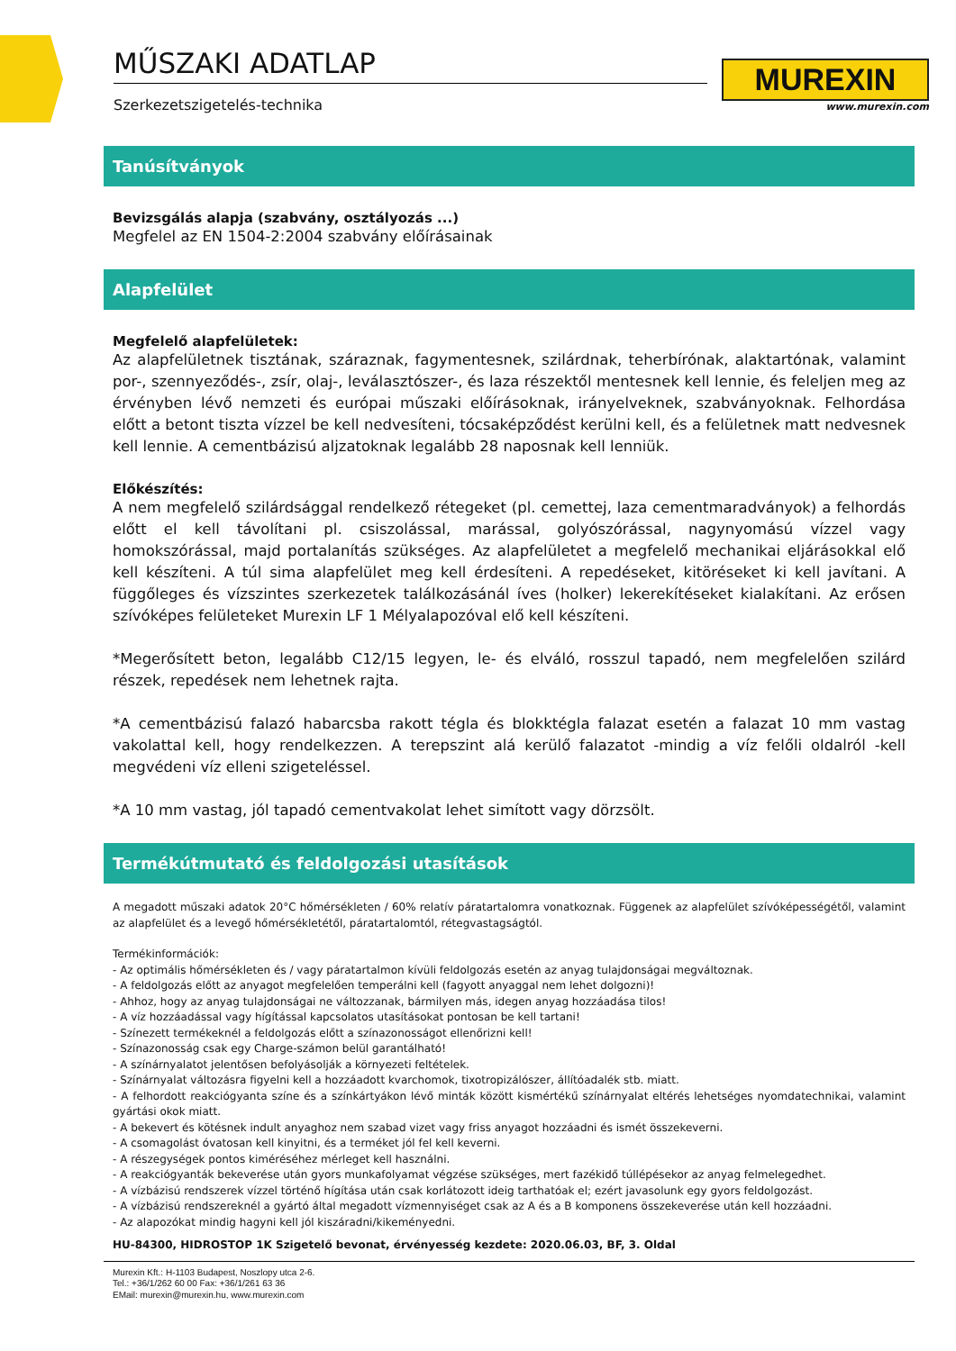MUREXIN
www.murexin.com
MŰSZAKI ADATLAP
Szerkezetszigetelés-technika
Tanúsítványok
Bevizsgálás alapja (szabvány, osztályozás ...)
Megfelel az EN 1504-2:2004 szabvány előírásainak
Alapfelület
Megfelelő alapfelületek:
Az alapfelületnek tisztának, száraznak, fagymentesnek, szilárdnak, teherbírónak, alaktartónak, valamint por-, szennyeződés-, zsír, olaj-, leválasztószer-, és laza részektől mentesnek kell lennie, és feleljen meg az érvényben lévő nemzeti és európai műszaki előírásoknak, irányelveknek, szabványoknak. Felhordása előtt a betont tiszta vízzel be kell nedvesíteni, tócsaképződést kerülni kell, és a felületnek matt nedvesnek kell lennie. A cementbázisú aljzatoknak legalább 28 naposnak kell lenniük.
Előkészítés:
A nem megfelelő szilárdsággal rendelkező rétegeket (pl. cemettej, laza cementmaradványok) a felhordás előtt el kell távolítani pl. csiszolással, marással, golyószórással, nagynyomású vízzel vagy homokszórással, majd portalanítás szükséges. Az alapfelületet a megfelelő mechanikai eljárásokkal elő kell készíteni. A túl sima alapfelület meg kell érdesíteni. A repedéseket, kitöréseket ki kell javítani. A függőleges és vízszintes szerkezetek találkozásánál íves (holker) lekerekítéseket kialakítani. Az erősen szívóképes felületeket Murexin LF 1 Mélyalapozóval elő kell készíteni.
*Megerősített beton, legalább C12/15 legyen, le- és elváló, rosszul tapadó, nem megfelelően szilárd részek, repedések nem lehetnek rajta.
*A cementbázisú falazó habarcsba rakott tégla és blokktégla falazat esetén a falazat 10 mm vastag vakolattal kell, hogy rendelkezzen. A terepszint alá kerülő falazatot -mindig a víz felőli oldalról -kell megvédeni víz elleni szigeteléssel.
*A 10 mm vastag, jól tapadó cementvakolat lehet simított vagy dörzsölt.
Termékútmutató és feldolgozási utasítások
A megadott műszaki adatok 20°C hőmérsékleten / 60% relatív páratartalomra vonatkoznak. Függenek az alapfelület szívóképességétől, valamint az alapfelület és a levegő hőmérsékletétől, páratartalomtól, rétegvastagságtól.
Termékinformációk:
- Az optimális hőmérsékleten és / vagy páratartalmon kívüli feldolgozás esetén az anyag tulajdonságai megváltoznak.
- A feldolgozás előtt az anyagot megfelelően temperálni kell (fagyott anyaggal nem lehet dolgozni)!
- Ahhoz, hogy az anyag tulajdonságai ne változzanak, bármilyen más, idegen anyag hozzáadása tilos!
- A víz hozzáadással vagy hígítással kapcsolatos utasításokat pontosan be kell tartani!
- Színezett termékeknél a feldolgozás előtt a színazonosságot ellenőrizni kell!
- Színazonosság csak egy Charge-számon belül garantálható!
- A színárnyalatot jelentősen befolyásolják a környezeti feltételek.
- Színárnyalat változásra figyelni kell a hozzáadott kvarchomok, tixotropizálószer, állítóadalék stb. miatt.
- A felhordott reakciógyanta színe és a színkártyákon lévő minták között kismértékű színárnyalat eltérés lehetséges nyomdatechnikai, valamint gyártási okok miatt.
- A bekevert és kötésnek indult anyaghoz nem szabad vizet vagy friss anyagot hozzáadni és ismét összekeverni.
- A csomagolást óvatosan kell kinyitni, és a terméket jól fel kell keverni.
- A részegységek pontos kiméréséhez mérleget kell használni.
- A reakciógyanták bekeverése után gyors munkafolyamat végzése szükséges, mert fazékidő túllépésekor az anyag felmelegedhet.
- A vízbázisú rendszerek vízzel történő hígítása után csak korlátozott ideig tarthatóak el; ezért javasolunk egy gyors feldolgozást.
- A vízbázisú rendszereknél a gyártó által megadott vízmennyiséget csak az A és a B komponens összekeverése után kell hozzáadni.
- Az alapozókat mindig hagyni kell jól kiszáradni/kikeményedni.
HU-84300, HIDROSTOP 1K Szigetelő bevonat, érvényesség kezdete: 2020.06.03, BF, 3. Oldal
Murexin Kft.: H-1103 Budapest, Noszlopy utca 2-6.
Tel.: +36/1/262 60 00 Fax: +36/1/261 63 36
EMail: murexin@murexin.hu, www.murexin.com